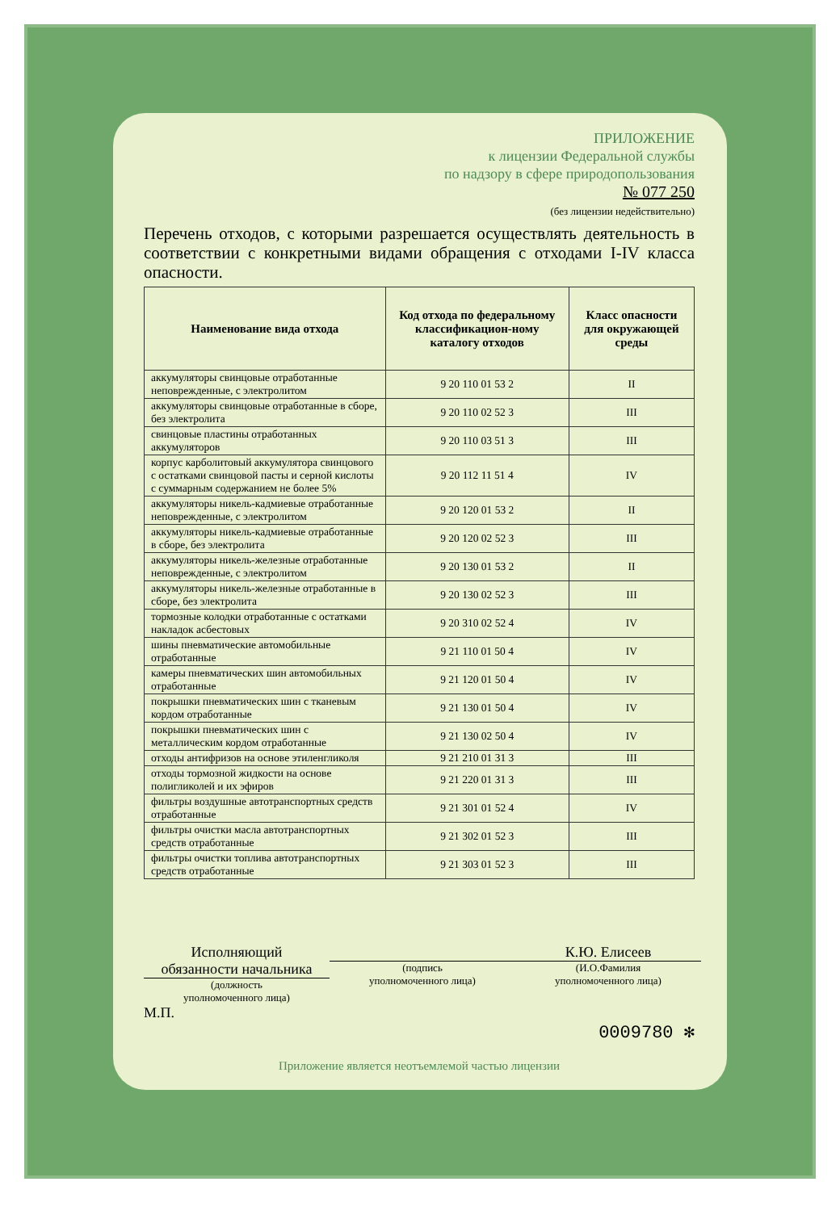ПРИЛОЖЕНИЕ
к лицензии Федеральной службы
по надзору в сфере природопользования
№ 077 250
(без лицензии недействительно)
Перечень отходов, с которыми разрешается осуществлять деятельность в соответствии с конкретными видами обращения с отходами I-IV класса опасности.
| Наименование вида отхода | Код отхода по федеральному классификацион-ному каталогу отходов | Класс опасности для окружающей среды |
| --- | --- | --- |
| аккумуляторы свинцовые отработанные неповрежденные, с электролитом | 9 20 110 01 53 2 | II |
| аккумуляторы свинцовые отработанные в сборе, без электролита | 9 20 110 02 52 3 | III |
| свинцовые пластины отработанных аккумуляторов | 9 20 110 03 51 3 | III |
| корпус карболитовый аккумулятора свинцового с остатками свинцовой пасты и серной кислоты с суммарным содержанием не более 5% | 9 20 112 11 51 4 | IV |
| аккумуляторы никель-кадмиевые отработанные неповрежденные, с электролитом | 9 20 120 01 53 2 | II |
| аккумуляторы никель-кадмиевые отработанные в сборе, без электролита | 9 20 120 02 52 3 | III |
| аккумуляторы никель-железные отработанные неповрежденные, с электролитом | 9 20 130 01 53 2 | II |
| аккумуляторы никель-железные отработанные в сборе, без электролита | 9 20 130 02 52 3 | III |
| тормозные колодки отработанные с остатками накладок асбестовых | 9 20 310 02 52 4 | IV |
| шины пневматические автомобильные отработанные | 9 21 110 01 50 4 | IV |
| камеры пневматических шин автомобильных отработанные | 9 21 120 01 50 4 | IV |
| покрышки пневматических шин с тканевым кордом отработанные | 9 21 130 01 50 4 | IV |
| покрышки пневматических шин с металлическим кордом отработанные | 9 21 130 02 50 4 | IV |
| отходы антифризов на основе этиленгликоля | 9 21 210 01 31 3 | III |
| отходы тормозной жидкости на основе полигликолей и их эфиров | 9 21 220 01 31 3 | III |
| фильтры воздушные автотранспортных средств отработанные | 9 21 301 01 52 4 | IV |
| фильтры очистки масла автотранспортных средств отработанные | 9 21 302 01 52 3 | III |
| фильтры очистки топлива автотранспортных средств отработанные | 9 21 303 01 52 3 | III |
Исполняющий
обязанности начальника
(должность
уполномоченного лица)
(подпись
уполномоченного лица)
К.Ю. Елисеев
(И.О.Фамилия
уполномоченного лица)
М.П.
0009780 ✻
Приложение является неотъемлемой частью лицензии